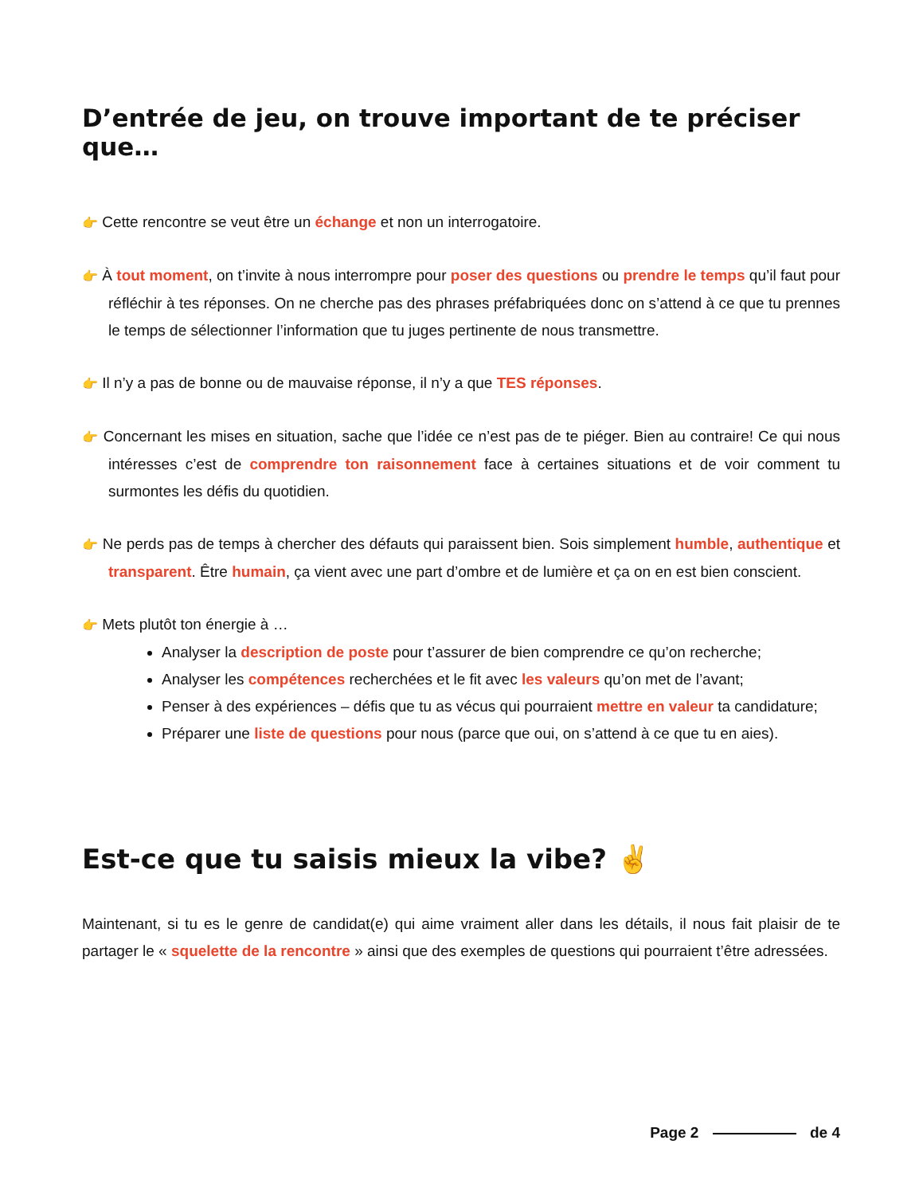D’entrée de jeu, on trouve important de te préciser que…
👉 Cette rencontre se veut être un échange et non un interrogatoire.
👉 À tout moment, on t’invite à nous interrompre pour poser des questions ou prendre le temps qu’il faut pour réfléchir à tes réponses. On ne cherche pas des phrases préfabriquées donc on s’attend à ce que tu prennes le temps de sélectionner l’information que tu juges pertinente de nous transmettre.
👉 Il n’y a pas de bonne ou de mauvaise réponse, il n’y a que TES réponses.
👉 Concernant les mises en situation, sache que l’idée ce n’est pas de te piéger. Bien au contraire! Ce qui nous intéresses c’est de comprendre ton raisonnement face à certaines situations et de voir comment tu surmontes les défis du quotidien.
👉 Ne perds pas de temps à chercher des défauts qui paraissent bien. Sois simplement humble, authentique et transparent. Être humain, ça vient avec une part d’ombre et de lumière et ça on en est bien conscient.
👉 Mets plutôt ton énergie à …
Analyser la description de poste pour t’assurer de bien comprendre ce qu’on recherche;
Analyser les compétences recherchées et le fit avec les valeurs qu’on met de l’avant;
Penser à des expériences – défis que tu as vécus qui pourraient mettre en valeur ta candidature;
Préparer une liste de questions pour nous (parce que oui, on s’attend à ce que tu en aies).
Est-ce que tu saisis mieux la vibe? ✌️
Maintenant, si tu es le genre de candidat(e) qui aime vraiment aller dans les détails, il nous fait plaisir de te partager le « squelette de la rencontre » ainsi que des exemples de questions qui pourraient t’être adressées.
Page 2 de 4